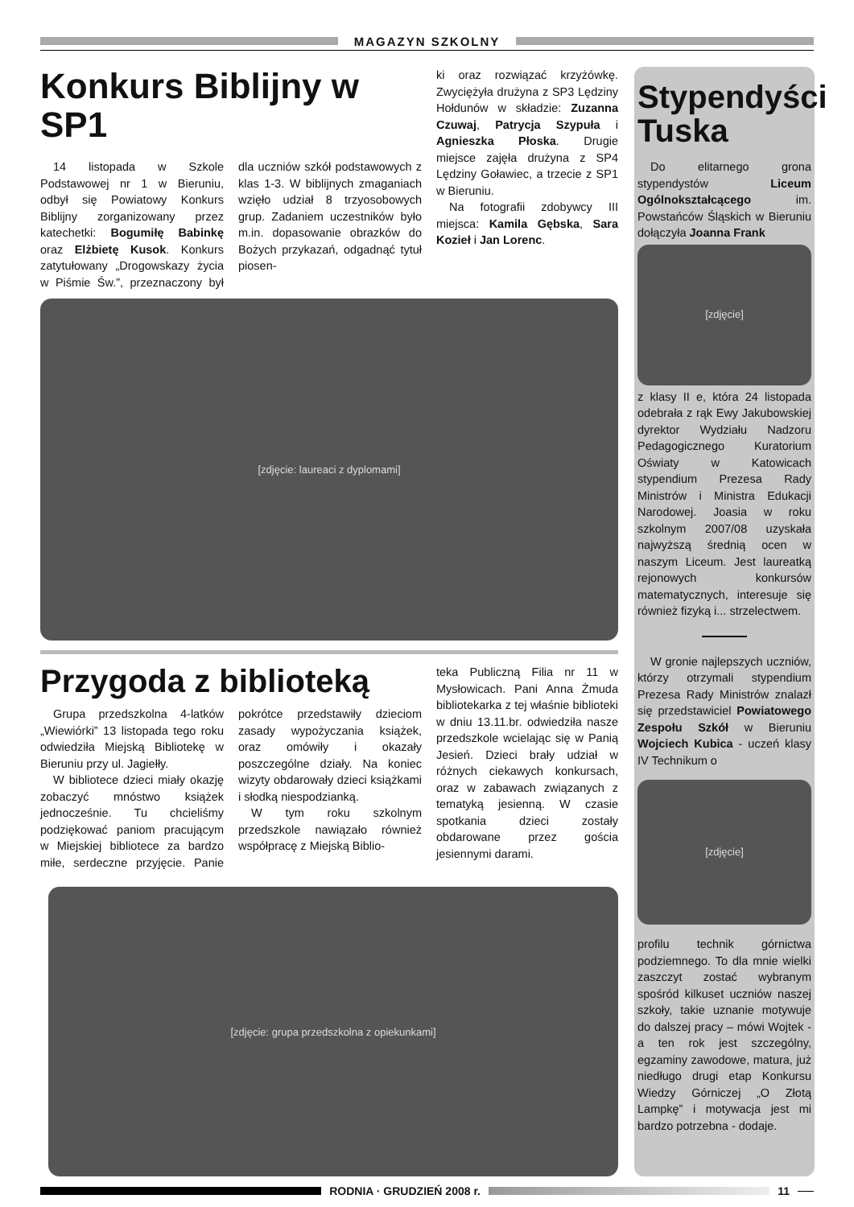MAGAZYN SZKOLNY
Konkurs Biblijny w SP1
14 listopada w Szkole Podstawowej nr 1 w Bieruniu, odbył się Powiatowy Konkurs Biblijny zorganizowany przez katechetki: Bogumiłę Babinkę oraz Elżbietę Kusok. Konkurs zatytułowany „Drogowskazy życia w Piśmie Św.”, przeznaczony był dla uczniów szkół podstawowych z klas 1-3. W biblijnych zmaganiach wzięło udział 8 trzyosobowych grup. Zadaniem uczestników było m.in. dopasowanie obrazków do Bożych przykazań, odgadnąć tytuł piosen-
ki oraz rozwiązać krzyżówkę. Zwyciężyła drużyna z SP3 Lędziny Hołdunów w składzie: Zuzanna Czuwaj, Patrycja Szypuła i Agnieszka Płoska. Drugie miejsce zajęła drużyna z SP4 Lędziny Goławiec, a trzecie z SP1 w Bieruniu.
Na fotografii zdobywcy III miejsca: Kamila Gębska, Sara Kozieł i Jan Lorenc.
[zdjęcie: laureaci z dyplomami]
Przygoda z biblioteką
Grupa przedszkolna 4-latków „Wiewiórki” 13 listopada tego roku odwiedziła Miejską Bibliotekę w Bieruniu przy ul. Jagiełły.
W bibliotece dzieci miały okazję zobaczyć mnóstwo książek jednocześnie. Tu chcieliśmy podziękować paniom pracującym w Miejskiej bibliotece za bardzo miłe, serdeczne przyjęcie. Panie pokrótce przedstawiły dzieciom zasady wypożyczania książek, oraz omówiły i okazały poszczególne działy. Na koniec wizyty obdarowały dzieci książkami i słodką niespodzianką.
W tym roku szkolnym przedszkole nawiązało również współpracę z Miejską Biblio-
teka Publiczną Filia nr 11 w Mysłowicach. Pani Anna Żmuda bibliotekarka z tej właśnie biblioteki w dniu 13.11.br. odwiedziła nasze przedszkole wcielając się w Panią Jesień. Dzieci brały udział w różnych ciekawych konkursach, oraz w zabawach związanych z tematyką jesienną. W czasie spotkania dzieci zostały obdarowane przez gościa jesiennymi darami.
[zdjęcie: grupa przedszkolna z opiekunkami]
Stypendyści Tuska
Do elitarnego grona stypendystów Liceum Ogólnokształcącego im. Powstańców Śląskich w Bieruniu dołączyła Joanna Frank
[zdjęcie]
z klasy II e, która 24 listopada odebrała z rąk Ewy Jakubowskiej dyrektor Wydziału Nadzoru Pedagogicznego Kuratorium Oświaty w Katowicach stypendium Prezesa Rady Ministrów i Ministra Edukacji Narodowej. Joasia w roku szkolnym 2007/08 uzyskała najwyższą średnią ocen w naszym Liceum. Jest laureatką rejonowych konkursów matematycznych, interesuje się również fizyką i... strzelectwem.
W gronie najlepszych uczniów, którzy otrzymali stypendium Prezesa Rady Ministrów znalazł się przedstawiciel Powiatowego Zespołu Szkół w Bieruniu Wojciech Kubica - uczeń klasy IV Technikum o
[zdjęcie]
profilu technik górnictwa podziemnego. To dla mnie wielki zaszczyt zostać wybranym spośród kilkuset uczniów naszej szkoły, takie uznanie motywuje do dalszej pracy – mówi Wojtek - a ten rok jest szczególny, egzaminy zawodowe, matura, już niedługo drugi etap Konkursu Wiedzy Górniczej „O Złotą Lampkę” i motywacja jest mi bardzo potrzebna - dodaje.
RODNIA · GRUDZIEŃ 2008 r. 11